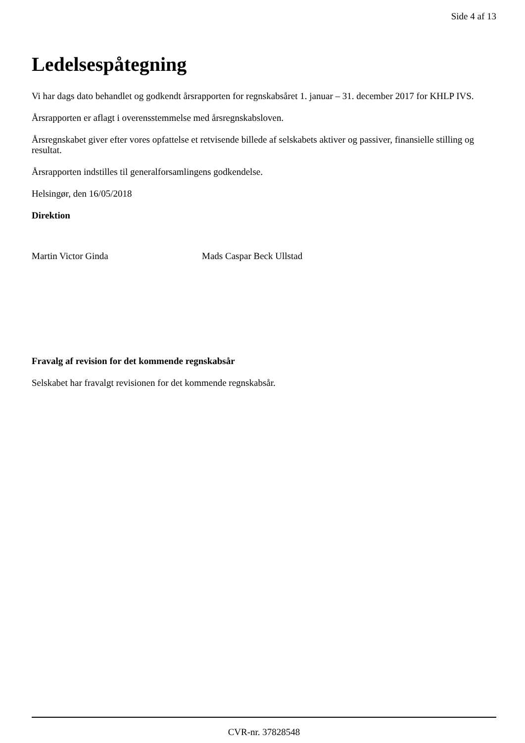Side 4 af 13
Ledelsespåtegning
Vi har dags dato behandlet og godkendt årsrapporten for regnskabsåret 1. januar – 31. december 2017 for KHLP IVS.
Årsrapporten er aflagt i overensstemmelse med årsregnskabsloven.
Årsregnskabet giver efter vores opfattelse et retvisende billede af selskabets aktiver og passiver, finansielle stilling og resultat.
Årsrapporten indstilles til generalforsamlingens godkendelse.
Helsingør, den 16/05/2018
Direktion
Martin Victor Ginda Mads Caspar Beck Ullstad
Fravalg af revision for det kommende regnskabsår
Selskabet har fravalgt revisionen for det kommende regnskabsår.
CVR-nr. 37828548